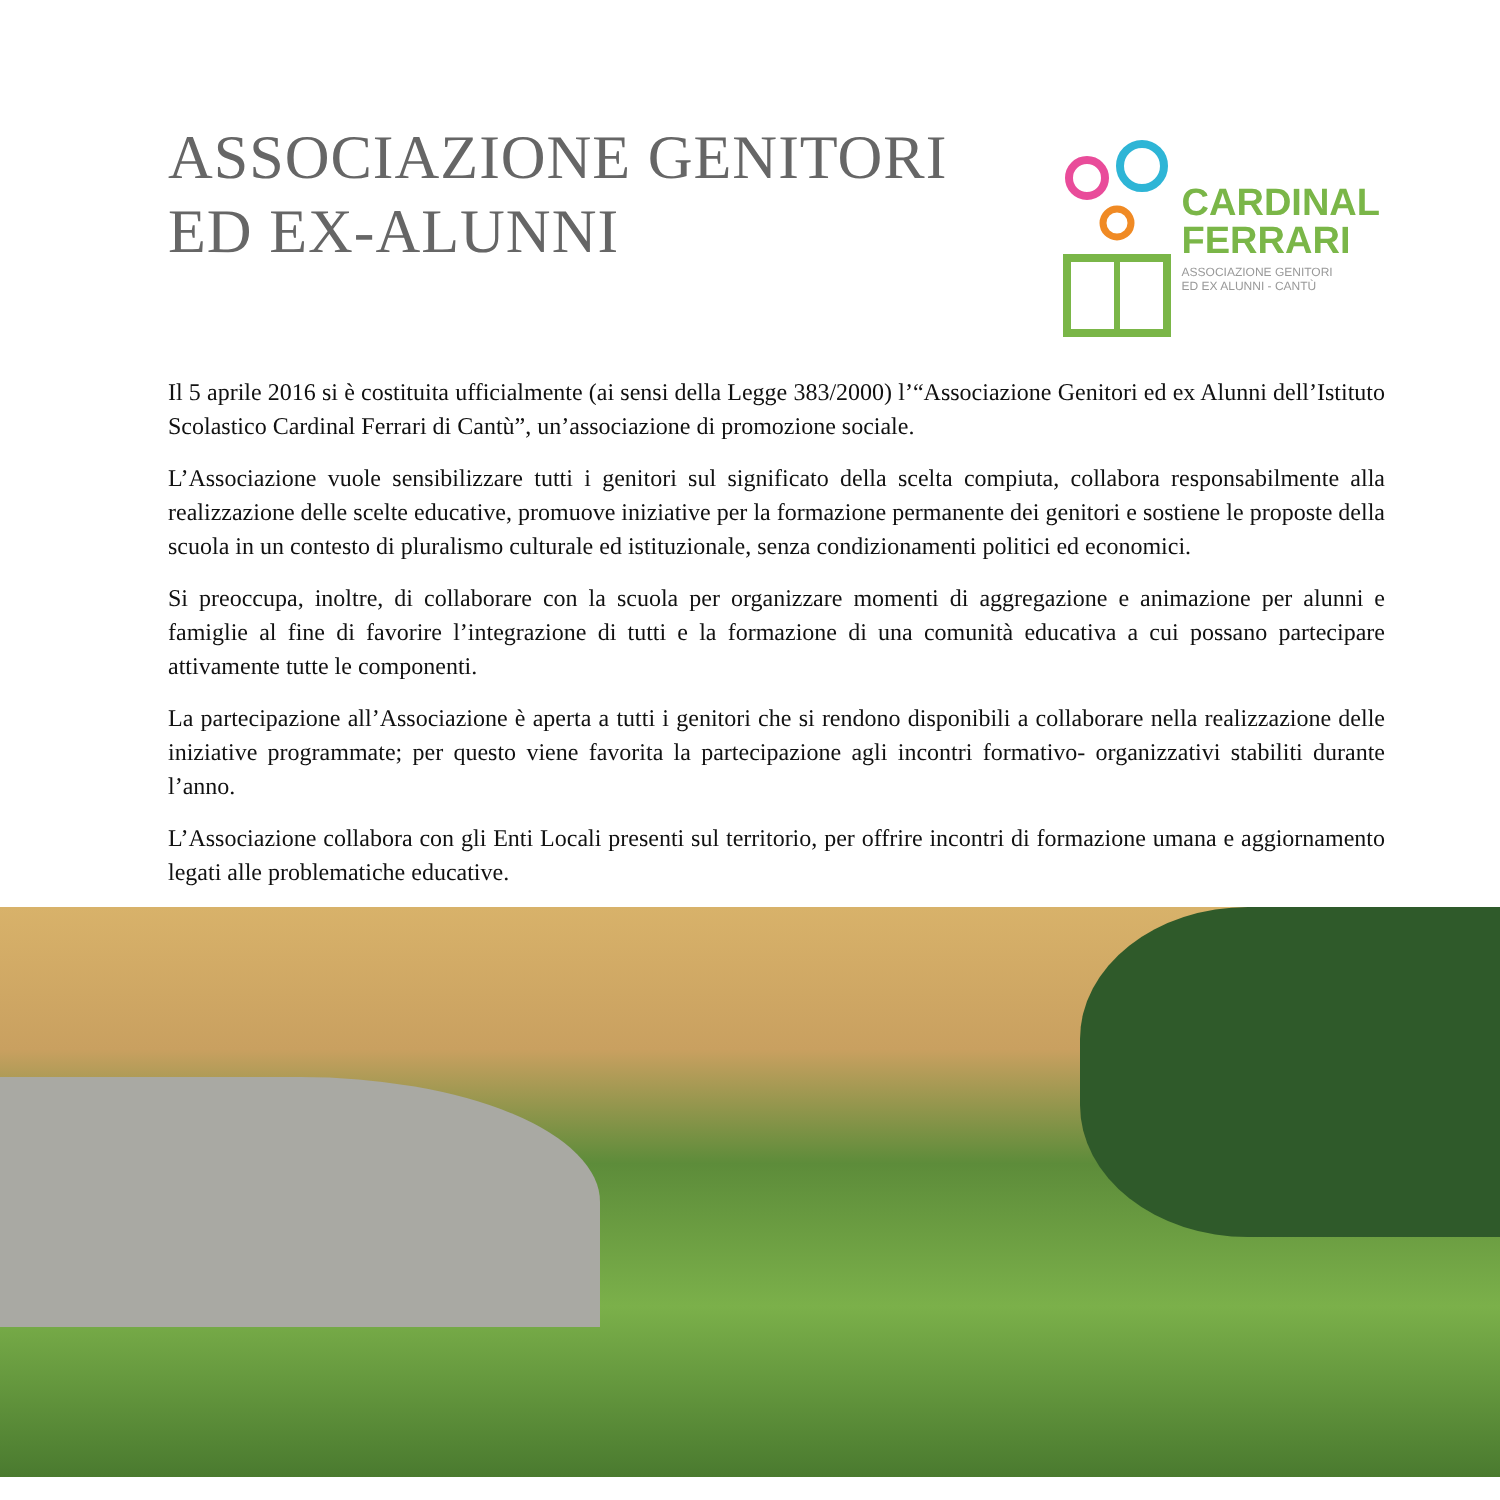ASSOCIAZIONE GENITORI
ED EX-ALUNNI
CARDINAL
FERRARI
ASSOCIAZIONE GENITORI
ED EX ALUNNI - CANTÙ
Il 5 aprile 2016 si è costituita ufficialmente (ai sensi della Legge 383/2000) l’“Associazione Genitori ed ex Alunni dell’Istituto Scolastico Cardinal Ferrari di Cantù”, un’associazione di promozione sociale.
L’Associazione vuole sensibilizzare tutti i genitori sul significato della scelta compiuta, collabora responsabilmente alla realizzazione delle scelte educative, promuove iniziative per la formazione permanente dei genitori e sostiene le proposte della scuola in un contesto di pluralismo culturale ed istituzionale, senza condizionamenti politici ed economici.
Si preoccupa, inoltre, di collaborare con la scuola per organizzare momenti di aggregazione e animazione per alunni e famiglie al fine di favorire l’integrazione di tutti e la formazione di una comunità educativa a cui possano partecipare attivamente tutte le componenti.
La partecipazione all’Associazione è aperta a tutti i genitori che si rendono disponibili a collaborare nella realizzazione delle iniziative programmate; per questo viene favorita la partecipazione agli incontri formativo- organizzativi stabiliti durante l’anno.
L’Associazione collabora con gli Enti Locali presenti sul territorio, per offrire incontri di formazione umana e aggiornamento legati alle problematiche educative.